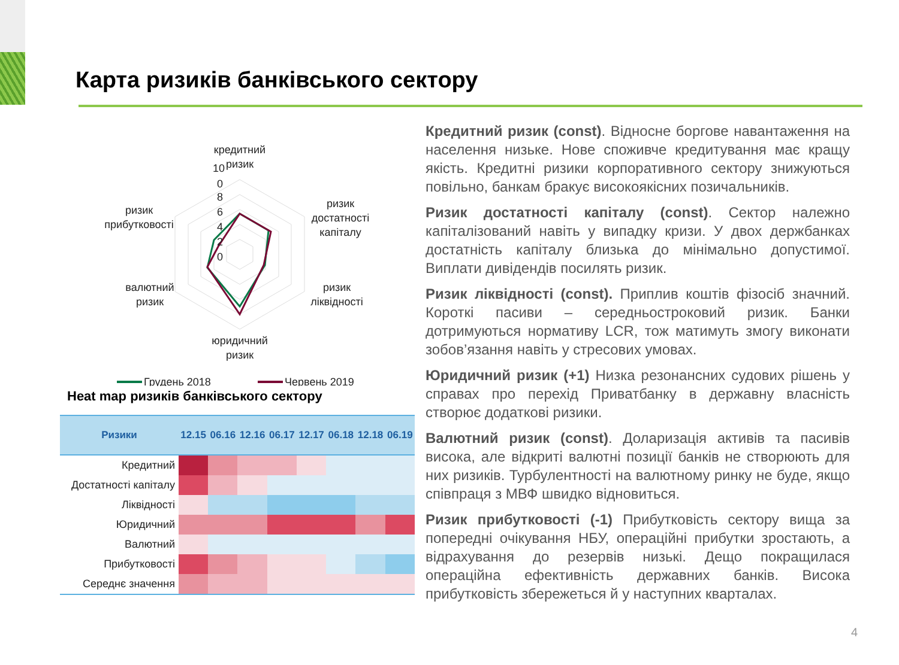Карта ризиків банківського сектору
0
10
8
6
4
2
0
кредитний
ризик
ризик
достатності
капіталу
ризик
ліквідності
юридичний
ризик
валютний
ризик
ризик
прибутковості
Грудень 2018
Червень 2019
Heat map ризиків банківського сектору
| Ризики | 12.15 | 06.16 | 12.16 | 06.17 | 12.17 | 06.18 | 12.18 | 06.19 |
| --- | --- | --- | --- | --- | --- | --- | --- | --- |
| Кредитний | | | | | | | | |
| Достатності капіталу | | | | | | | | |
| Ліквідності | | | | | | | | |
| Юридичний | | | | | | | | |
| Валютний | | | | | | | | |
| Прибутковості | | | | | | | | |
| Середнє значення | | | | | | | | |
Кредитний ризик (const). Відносне боргове навантаження на населення низьке. Нове споживче кредитування має кращу якість. Кредитні ризики корпоративного сектору знижуються повільно, банкам бракує високоякісних позичальників.
Ризик достатності капіталу (const). Сектор належно капіталізований навіть у випадку кризи. У двох держбанках достатність капіталу близька до мінімально допустимої. Виплати дивідендів посилять ризик.
Ризик ліквідності (const). Приплив коштів фізосіб значний. Короткі пасиви – середньостроковий ризик. Банки дотримуються нормативу LCR, тож матимуть змогу виконати зобов’язання навіть у стресових умовах.
Юридичний ризик (+1) Низка резонансних судових рішень у справах про перехід Приватбанку в державну власність створює додаткові ризики.
Валютний ризик (const). Доларизація активів та пасивів висока, але відкриті валютні позиції банків не створюють для них ризиків. Турбулентності на валютному ринку не буде, якщо співпраця з МВФ швидко відновиться.
Ризик прибутковості (-1) Прибутковість сектору вища за попередні очікування НБУ, операційні прибутки зростають, а відрахування до резервів низькі. Дещо покращилася операційна ефективність державних банків. Висока прибутковість збережеться й у наступних кварталах.
4